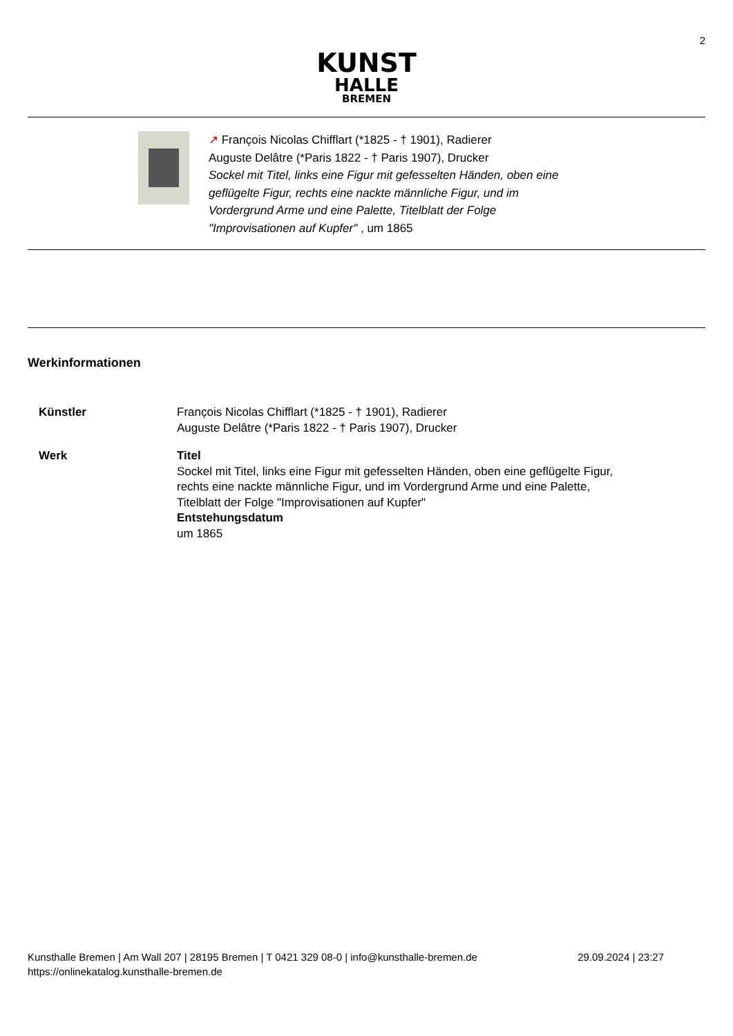2
KUNST
HALLE
BREMEN
↗ Franc̦ois Nicolas Chifflart (*1825 - † 1901), Radierer
Auguste Delâtre (*Paris 1822 - † Paris 1907), Drucker
Sockel mit Titel, links eine Figur mit gefesselten Händen, oben eine
geflügelte Figur, rechts eine nackte männliche Figur, und im
Vordergrund Arme und eine Palette, Titelblatt der Folge
"Improvisationen auf Kupfer" , um 1865
Werkinformationen
| Künstler | Franc̦ois Nicolas Chifflart (*1825 - † 1901), Radierer Auguste Delâtre (*Paris 1822 - † Paris 1907), Drucker |
| Werk | Titel Sockel mit Titel, links eine Figur mit gefesselten Händen, oben eine geflügelte Figur, rechts eine nackte männliche Figur, und im Vordergrund Arme und eine Palette, Titelblatt der Folge "Improvisationen auf Kupfer" Entstehungsdatum um 1865 |
Kunsthalle Bremen | Am Wall 207 | 28195 Bremen | T 0421 329 08-0 | info@kunsthalle-bremen.de
https://onlinekatalog.kunsthalle-bremen.de
29.09.2024 | 23:27